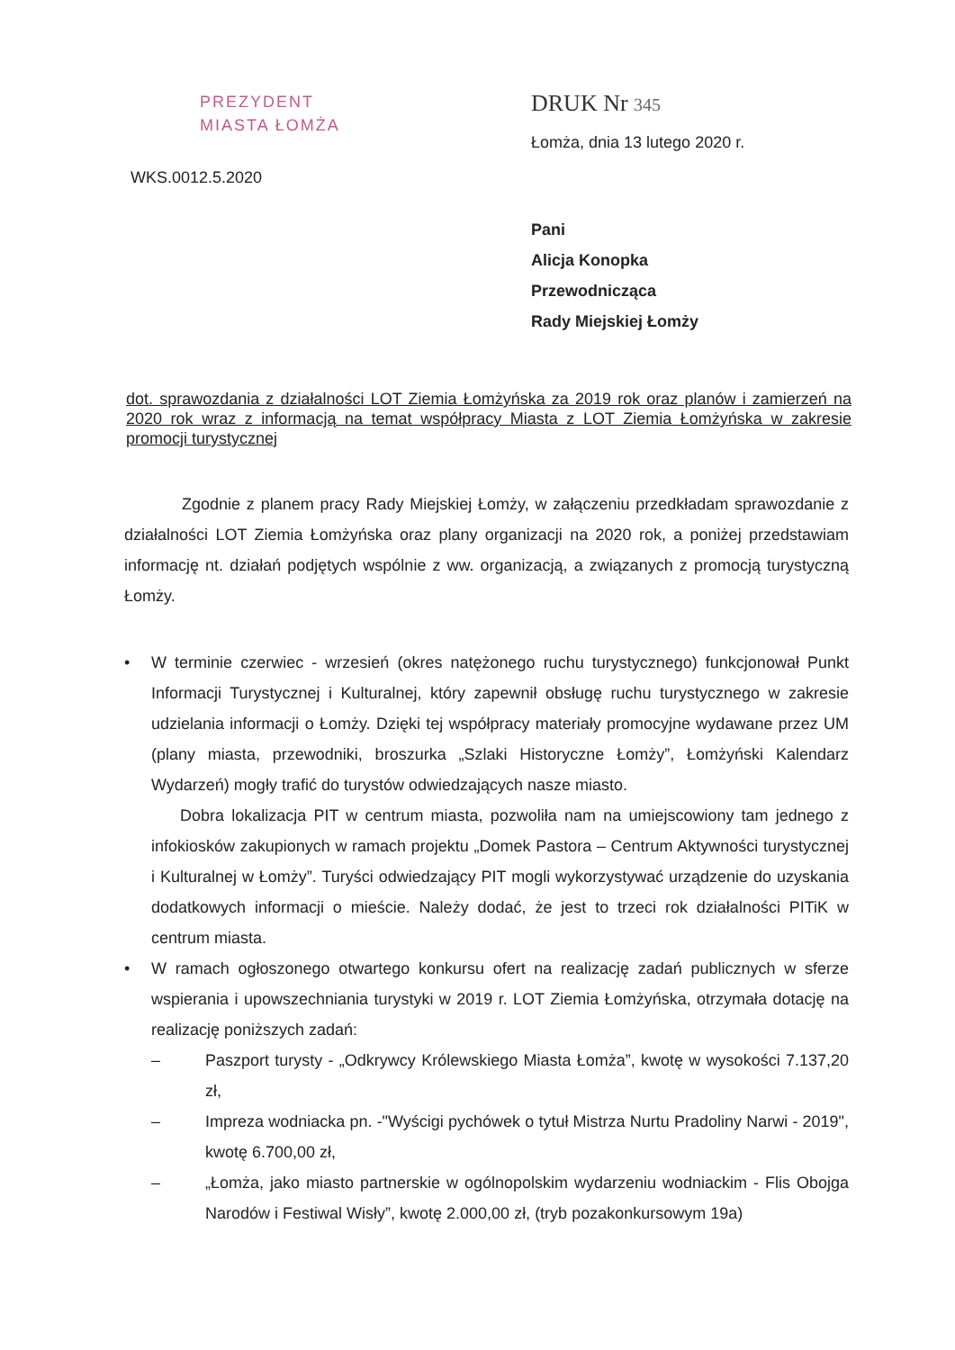PREZYDENT
MIASTA ŁOMŻA
DRUK Nr 345
Łomża, dnia 13 lutego 2020 r.
WKS.0012.5.2020
Pani
Alicja Konopka
Przewodnicząca
Rady Miejskiej Łomży
dot. sprawozdania z działalności LOT Ziemia Łomżyńska za 2019 rok oraz planów i zamierzeń na 2020 rok wraz z informacją na temat współpracy Miasta z LOT Ziemia Łomżyńska w zakresie promocji turystycznej
Zgodnie z planem pracy Rady Miejskiej Łomży, w załączeniu przedkładam sprawozdanie z działalności LOT Ziemia Łomżyńska oraz plany organizacji na 2020 rok, a poniżej przedstawiam informację nt. działań podjętych wspólnie z ww. organizacją, a związanych z promocją turystyczną Łomży.
• W terminie czerwiec - wrzesień (okres natężonego ruchu turystycznego) funkcjonował Punkt Informacji Turystycznej i Kulturalnej, który zapewnił obsługę ruchu turystycznego w zakresie udzielania informacji o Łomży. Dzięki tej współpracy materiały promocyjne wydawane przez UM (plany miasta, przewodniki, broszurka „Szlaki Historyczne Łomży”, Łomżyński Kalendarz Wydarzeń) mogły trafić do turystów odwiedzających nasze miasto.
Dobra lokalizacja PIT w centrum miasta, pozwoliła nam na umiejscowiony tam jednego z infokiosków zakupionych w ramach projektu „Domek Pastora – Centrum Aktywności turystycznej i Kulturalnej w Łomży”. Turyści odwiedzający PIT mogli wykorzystywać urządzenie do uzyskania dodatkowych informacji o mieście. Należy dodać, że jest to trzeci rok działalności PITiK w centrum miasta.
• W ramach ogłoszonego otwartego konkursu ofert na realizację zadań publicznych w sferze wspierania i upowszechniania turystyki w 2019 r. LOT Ziemia Łomżyńska, otrzymała dotację na realizację poniższych zadań:
– Paszport turysty - „Odkrywcy Królewskiego Miasta Łomża”, kwotę w wysokości 7.137,20 zł,
– Impreza wodniacka pn. -"Wyścigi pychówek o tytuł Mistrza Nurtu Pradoliny Narwi - 2019", kwotę 6.700,00 zł,
– „Łomża, jako miasto partnerskie w ogólnopolskim wydarzeniu wodniackim - Flis Obojga Narodów i Festiwal Wisły”, kwotę 2.000,00 zł, (tryb pozakonkursowym 19a)